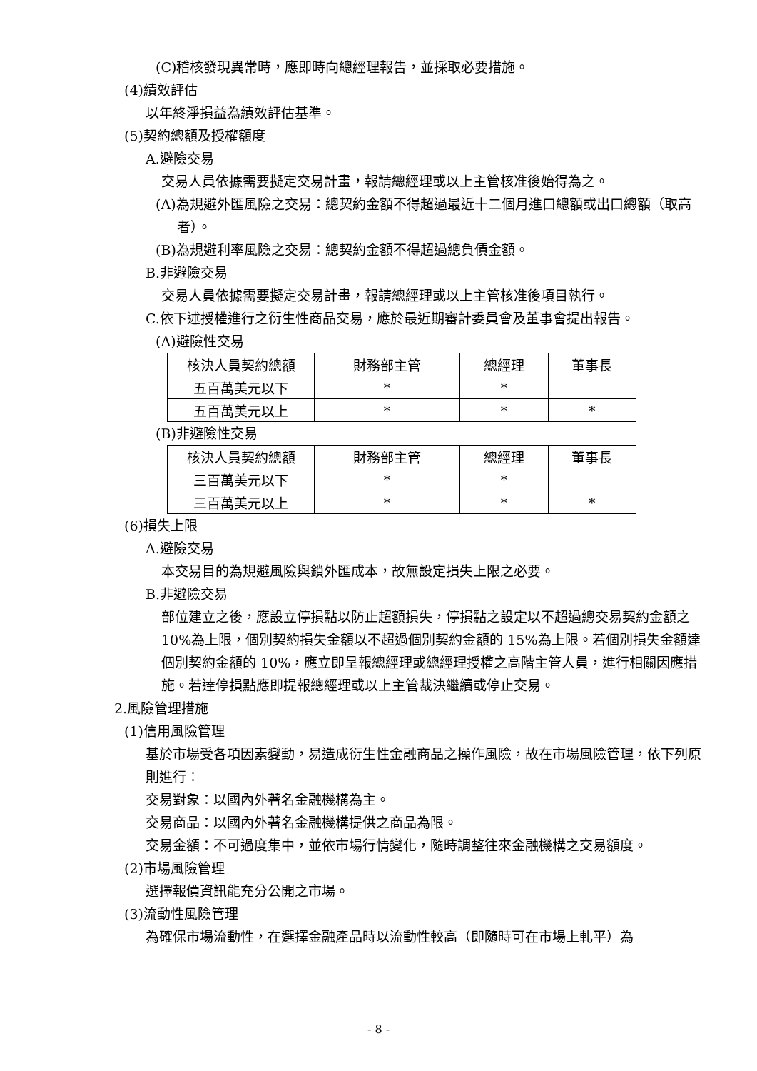(C)稽核發現異常時，應即時向總經理報告，並採取必要措施。
(4)績效評估
以年終淨損益為績效評估基準。
(5)契約總額及授權額度
A.避險交易
交易人員依據需要擬定交易計畫，報請總經理或以上主管核准後始得為之。
(A)為規避外匯風險之交易：總契約金額不得超過最近十二個月進口總額或出口總額（取高者）。
(B)為規避利率風險之交易：總契約金額不得超過總負債金額。
B.非避險交易
交易人員依據需要擬定交易計畫，報請總經理或以上主管核准後項目執行。
C.依下述授權進行之衍生性商品交易，應於最近期審計委員會及董事會提出報告。
(A)避險性交易
| 核決人員契約總額 | 財務部主管 | 總經理 | 董事長 |
| 五百萬美元以下 | * | * | |
| 五百萬美元以上 | * | * | * |
(B)非避險性交易
| 核決人員契約總額 | 財務部主管 | 總經理 | 董事長 |
| 三百萬美元以下 | * | * | |
| 三百萬美元以上 | * | * | * |
(6)損失上限
A.避險交易
本交易目的為規避風險與鎖外匯成本，故無設定損失上限之必要。
B.非避險交易
部位建立之後，應設立停損點以防止超額損失，停損點之設定以不超過總交易契約金額之 10%為上限，個別契約損失金額以不超過個別契約金額的 15%為上限。若個別損失金額達個別契約金額的 10%，應立即呈報總經理或總經理授權之高階主管人員，進行相關因應措施。若達停損點應即提報總經理或以上主管裁決繼續或停止交易。
2.風險管理措施
(1)信用風險管理
基於市場受各項因素變動，易造成衍生性金融商品之操作風險，故在市場風險管理，依下列原則進行：
交易對象：以國內外著名金融機構為主。
交易商品：以國內外著名金融機構提供之商品為限。
交易金額：不可過度集中，並依市場行情變化，隨時調整往來金融機構之交易額度。
(2)市場風險管理
選擇報價資訊能充分公開之市場。
(3)流動性風險管理
為確保市場流動性，在選擇金融產品時以流動性較高（即隨時可在市場上軋平）為
- 8 -